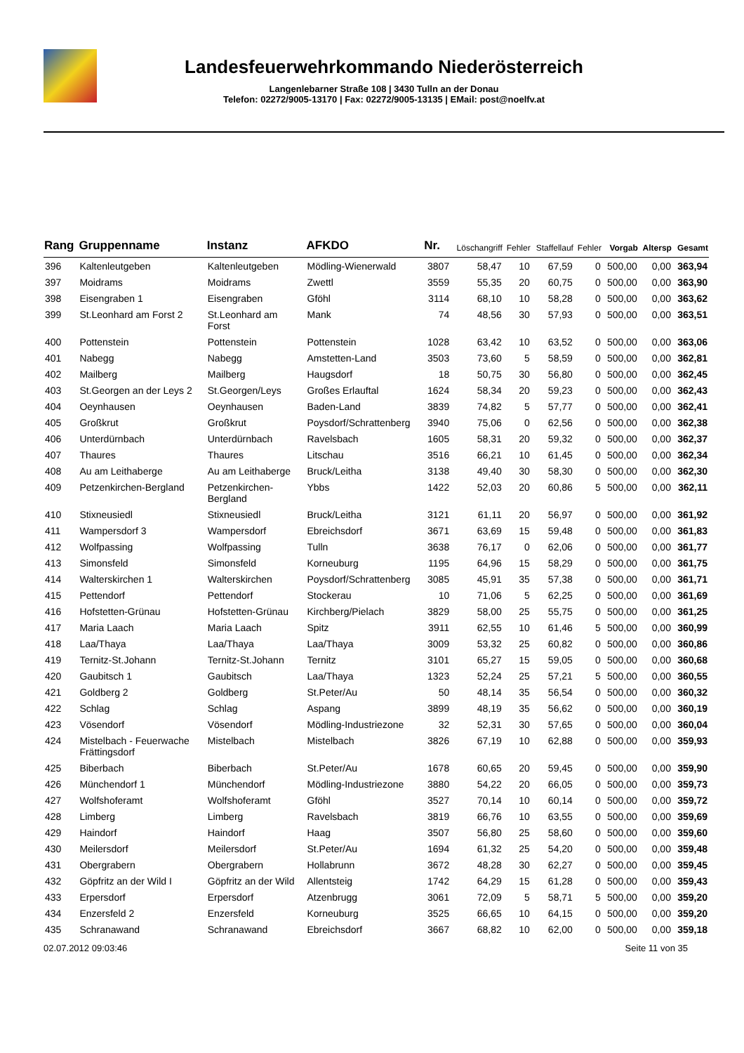Landesfeuerwehrkommando Niederösterreich
Langenlebarner Straße 108 | 3430 Tulln an der Donau
Telefon: 02272/9005-13170 | Fax: 02272/9005-13135 | EMail: post@noelfv.at
| Rang | Gruppenname | Instanz | AFKDO | Nr. | Löschangriff | Fehler | Staffellauf | Fehler | Vorgab | Altersp | Gesamt |
| --- | --- | --- | --- | --- | --- | --- | --- | --- | --- | --- | --- |
| 396 | Kaltenleutgeben | Kaltenleutgeben | Mödling-Wienerwald | 3807 | 58,47 | 10 | 67,59 | 0 | 500,00 | 0,00 | 363,94 |
| 397 | Moidrams | Moidrams | Zwettl | 3559 | 55,35 | 20 | 60,75 | 0 | 500,00 | 0,00 | 363,90 |
| 398 | Eisengraben 1 | Eisengraben | Gföhl | 3114 | 68,10 | 10 | 58,28 | 0 | 500,00 | 0,00 | 363,62 |
| 399 | St.Leonhard am Forst 2 | St.Leonhard am Forst | Mank | 74 | 48,56 | 30 | 57,93 | 0 | 500,00 | 0,00 | 363,51 |
| 400 | Pottenstein | Pottenstein | Pottenstein | 1028 | 63,42 | 10 | 63,52 | 0 | 500,00 | 0,00 | 363,06 |
| 401 | Nabegg | Nabegg | Amstetten-Land | 3503 | 73,60 | 5 | 58,59 | 0 | 500,00 | 0,00 | 362,81 |
| 402 | Mailberg | Mailberg | Haugsdorf | 18 | 50,75 | 30 | 56,80 | 0 | 500,00 | 0,00 | 362,45 |
| 403 | St.Georgen an der Leys 2 | St.Georgen/Leys | Großes Erlauftal | 1624 | 58,34 | 20 | 59,23 | 0 | 500,00 | 0,00 | 362,43 |
| 404 | Oeynhausen | Oeynhausen | Baden-Land | 3839 | 74,82 | 5 | 57,77 | 0 | 500,00 | 0,00 | 362,41 |
| 405 | Großkrut | Großkrut | Poysdorf/Schrattenberg | 3940 | 75,06 | 0 | 62,56 | 0 | 500,00 | 0,00 | 362,38 |
| 406 | Unterdürnbach | Unterdürnbach | Ravelsbach | 1605 | 58,31 | 20 | 59,32 | 0 | 500,00 | 0,00 | 362,37 |
| 407 | Thaures | Thaures | Litschau | 3516 | 66,21 | 10 | 61,45 | 0 | 500,00 | 0,00 | 362,34 |
| 408 | Au am Leithaberge | Au am Leithaberge | Bruck/Leitha | 3138 | 49,40 | 30 | 58,30 | 0 | 500,00 | 0,00 | 362,30 |
| 409 | Petzenkirchen-Bergland | Petzenkirchen- Bergland | Ybbs | 1422 | 52,03 | 20 | 60,86 | 5 | 500,00 | 0,00 | 362,11 |
| 410 | Stixneusiedl | Stixneusiedl | Bruck/Leitha | 3121 | 61,11 | 20 | 56,97 | 0 | 500,00 | 0,00 | 361,92 |
| 411 | Wampersdorf 3 | Wampersdorf | Ebreichsdorf | 3671 | 63,69 | 15 | 59,48 | 0 | 500,00 | 0,00 | 361,83 |
| 412 | Wolfpassing | Wolfpassing | Tulln | 3638 | 76,17 | 0 | 62,06 | 0 | 500,00 | 0,00 | 361,77 |
| 413 | Simonsfeld | Simonsfeld | Korneuburg | 1195 | 64,96 | 15 | 58,29 | 0 | 500,00 | 0,00 | 361,75 |
| 414 | Walterskirchen 1 | Walterskirchen | Poysdorf/Schrattenberg | 3085 | 45,91 | 35 | 57,38 | 0 | 500,00 | 0,00 | 361,71 |
| 415 | Pettendorf | Pettendorf | Stockerau | 10 | 71,06 | 5 | 62,25 | 0 | 500,00 | 0,00 | 361,69 |
| 416 | Hofstetten-Grünau | Hofstetten-Grünau | Kirchberg/Pielach | 3829 | 58,00 | 25 | 55,75 | 0 | 500,00 | 0,00 | 361,25 |
| 417 | Maria Laach | Maria Laach | Spitz | 3911 | 62,55 | 10 | 61,46 | 5 | 500,00 | 0,00 | 360,99 |
| 418 | Laa/Thaya | Laa/Thaya | Laa/Thaya | 3009 | 53,32 | 25 | 60,82 | 0 | 500,00 | 0,00 | 360,86 |
| 419 | Ternitz-St.Johann | Ternitz-St.Johann | Ternitz | 3101 | 65,27 | 15 | 59,05 | 0 | 500,00 | 0,00 | 360,68 |
| 420 | Gaubitsch 1 | Gaubitsch | Laa/Thaya | 1323 | 52,24 | 25 | 57,21 | 5 | 500,00 | 0,00 | 360,55 |
| 421 | Goldberg 2 | Goldberg | St.Peter/Au | 50 | 48,14 | 35 | 56,54 | 0 | 500,00 | 0,00 | 360,32 |
| 422 | Schlag | Schlag | Aspang | 3899 | 48,19 | 35 | 56,62 | 0 | 500,00 | 0,00 | 360,19 |
| 423 | Vösendorf | Vösendorf | Mödling-Industriezone | 32 | 52,31 | 30 | 57,65 | 0 | 500,00 | 0,00 | 360,04 |
| 424 | Mistelbach - Feuerwache Frättingsdorf | Mistelbach | Mistelbach | 3826 | 67,19 | 10 | 62,88 | 0 | 500,00 | 0,00 | 359,93 |
| 425 | Biberbach | Biberbach | St.Peter/Au | 1678 | 60,65 | 20 | 59,45 | 0 | 500,00 | 0,00 | 359,90 |
| 426 | Münchendorf 1 | Münchendorf | Mödling-Industriezone | 3880 | 54,22 | 20 | 66,05 | 0 | 500,00 | 0,00 | 359,73 |
| 427 | Wolfshoferamt | Wolfshoferamt | Gföhl | 3527 | 70,14 | 10 | 60,14 | 0 | 500,00 | 0,00 | 359,72 |
| 428 | Limberg | Limberg | Ravelsbach | 3819 | 66,76 | 10 | 63,55 | 0 | 500,00 | 0,00 | 359,69 |
| 429 | Haindorf | Haindorf | Haag | 3507 | 56,80 | 25 | 58,60 | 0 | 500,00 | 0,00 | 359,60 |
| 430 | Meilersdorf | Meilersdorf | St.Peter/Au | 1694 | 61,32 | 25 | 54,20 | 0 | 500,00 | 0,00 | 359,48 |
| 431 | Obergrabern | Obergrabern | Hollabrunn | 3672 | 48,28 | 30 | 62,27 | 0 | 500,00 | 0,00 | 359,45 |
| 432 | Göpfritz an der Wild I | Göpfritz an der Wild | Allentsteig | 1742 | 64,29 | 15 | 61,28 | 0 | 500,00 | 0,00 | 359,43 |
| 433 | Erpersdorf | Erpersdorf | Atzenbrugg | 3061 | 72,09 | 5 | 58,71 | 5 | 500,00 | 0,00 | 359,20 |
| 434 | Enzersfeld 2 | Enzersfeld | Korneuburg | 3525 | 66,65 | 10 | 64,15 | 0 | 500,00 | 0,00 | 359,20 |
| 435 | Schranawand | Schranawand | Ebreichsdorf | 3667 | 68,82 | 10 | 62,00 | 0 | 500,00 | 0,00 | 359,18 |
02.07.2012 09:03:46 Seite 11 von 35